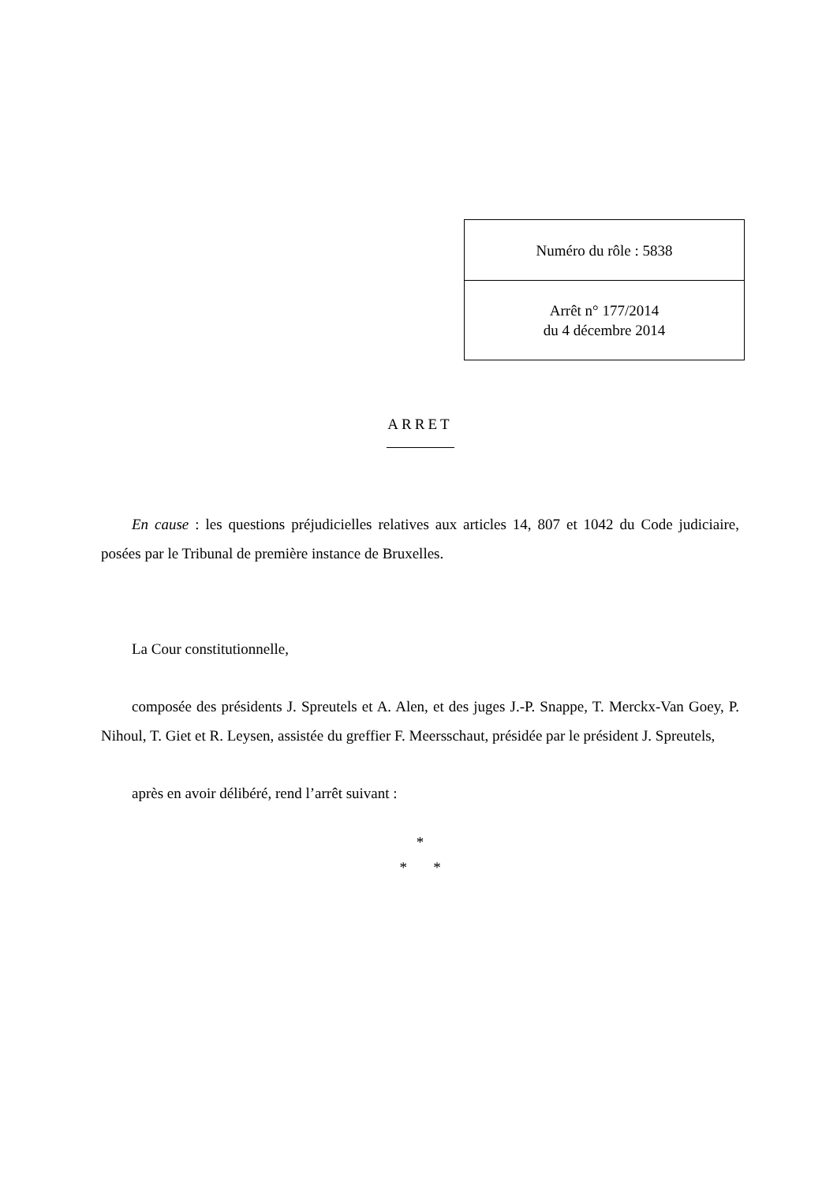| Numéro du rôle : 5838 |
| Arrêt n° 177/2014 du 4 décembre 2014 |
ARRET
En cause : les questions préjudicielles relatives aux articles 14, 807 et 1042 du Code judiciaire, posées par le Tribunal de première instance de Bruxelles.
La Cour constitutionnelle,
composée des présidents J. Spreutels et A. Alen, et des juges J.-P. Snappe, T. Merckx-Van Goey, P. Nihoul, T. Giet et R. Leysen, assistée du greffier F. Meersschaut, présidée par le président J. Spreutels,
après en avoir délibéré, rend l’arrêt suivant :
*
* *